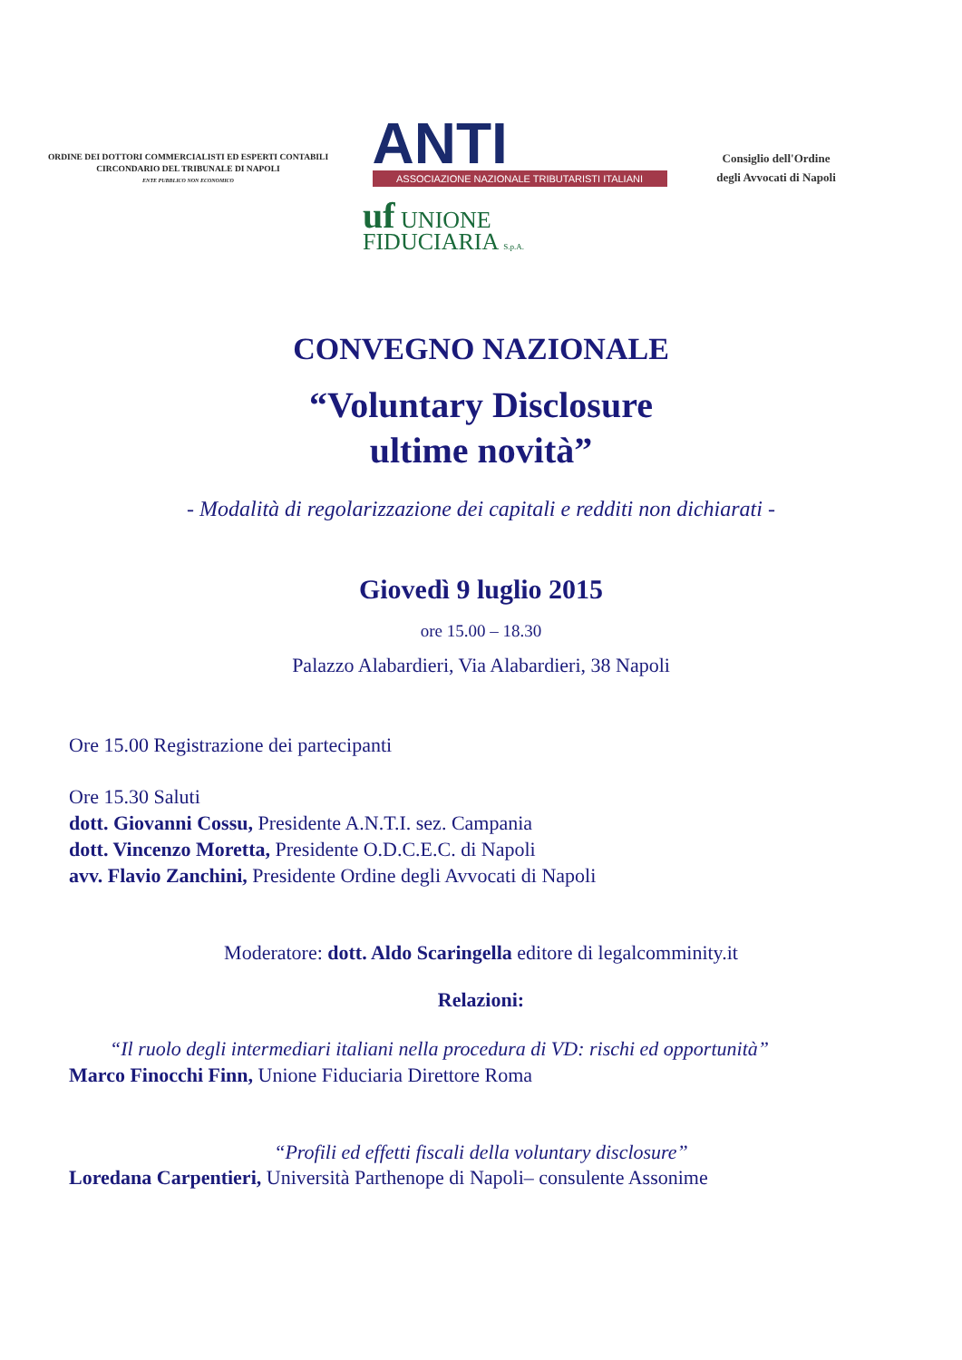ORDINE DEI DOTTORI COMMERCIALISTI ED ESPERTI CONTABILI
CIRCONDARIO DEL TRIBUNALE DI NAPOLI
ENTE PUBBLICO NON ECONOMICO
ANTI
ASSOCIAZIONE NAZIONALE TRIBUTARISTI ITALIANI
Consiglio dell'Ordine
degli Avvocati di Napoli
uf UNIONE
FIDUCIARIA S.p.A.
CONVEGNO NAZIONALE
“Voluntary Disclosure
ultime novità”
- Modalità di regolarizzazione dei capitali e redditi non dichiarati -
Giovedì 9 luglio 2015
ore 15.00 – 18.30
Palazzo Alabardieri, Via Alabardieri, 38 Napoli
Ore 15.00 Registrazione dei partecipanti
Ore 15.30 Saluti
dott. Giovanni Cossu, Presidente A.N.T.I. sez. Campania
dott. Vincenzo Moretta, Presidente O.D.C.E.C. di Napoli
avv. Flavio Zanchini, Presidente Ordine degli Avvocati di Napoli
Moderatore: dott. Aldo Scaringella editore di legalcomminity.it
Relazioni:
“Il ruolo degli intermediari italiani nella procedura di VD: rischi ed opportunità”
Marco Finocchi Finn, Unione Fiduciaria Direttore Roma
“Profili ed effetti fiscali della voluntary disclosure”
Loredana Carpentieri, Università Parthenope di Napoli– consulente Assonime